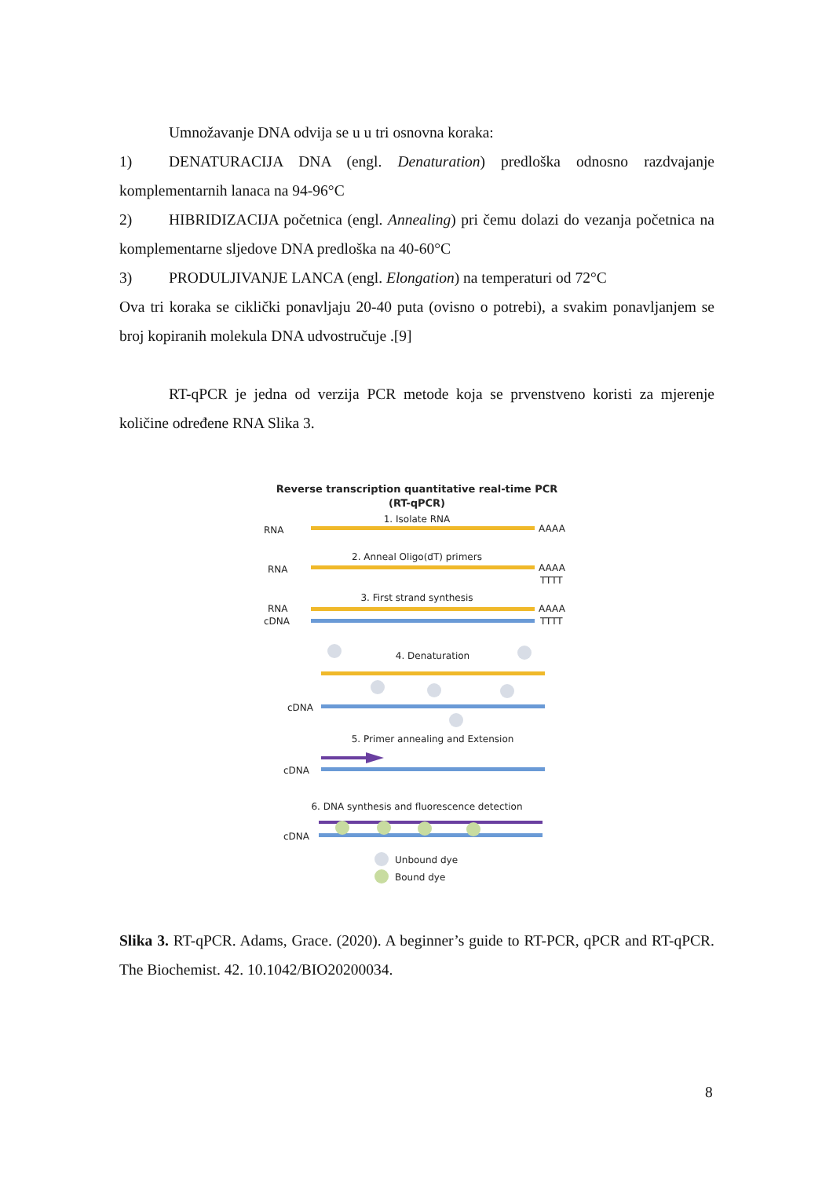Umnožavanje DNA odvija se u u tri osnovna koraka:
1) DENATURACIJA DNA (engl. Denaturation) predloška odnosno razdvajanje komplementarnih lanaca na 94-96°C
2) HIBRIDIZACIJA početnica (engl. Annealing) pri čemu dolazi do vezanja početnica na komplementarne sljedove DNA predloška na 40-60°C
3) PRODULJIVANJE LANCA (engl. Elongation) na temperaturi od 72°C
Ova tri koraka se ciklički ponavljaju 20-40 puta (ovisno o potrebi), a svakim ponavljanjem se broj kopiranih molekula DNA udvostručuje .[9]
RT-qPCR je jedna od verzija PCR metode koja se prvenstveno koristi za mjerenje količine određene RNA Slika 3.
Reverse transcription quantitative real-time PCR
(RT-qPCR)
1. Isolate RNA
RNA
AAAA
2. Anneal Oligo(dT) primers
RNA
AAAA
TTTT
3. First strand synthesis
RNA
AAAA
cDNA
TTTT
4. Denaturation
cDNA
5. Primer annealing and Extension
cDNA
6. DNA synthesis and fluorescence detection
cDNA
Unbound dye
Bound dye
Slika 3. RT-qPCR. Adams, Grace. (2020). A beginner’s guide to RT-PCR, qPCR and RT-qPCR. The Biochemist. 42. 10.1042/BIO20200034.
8